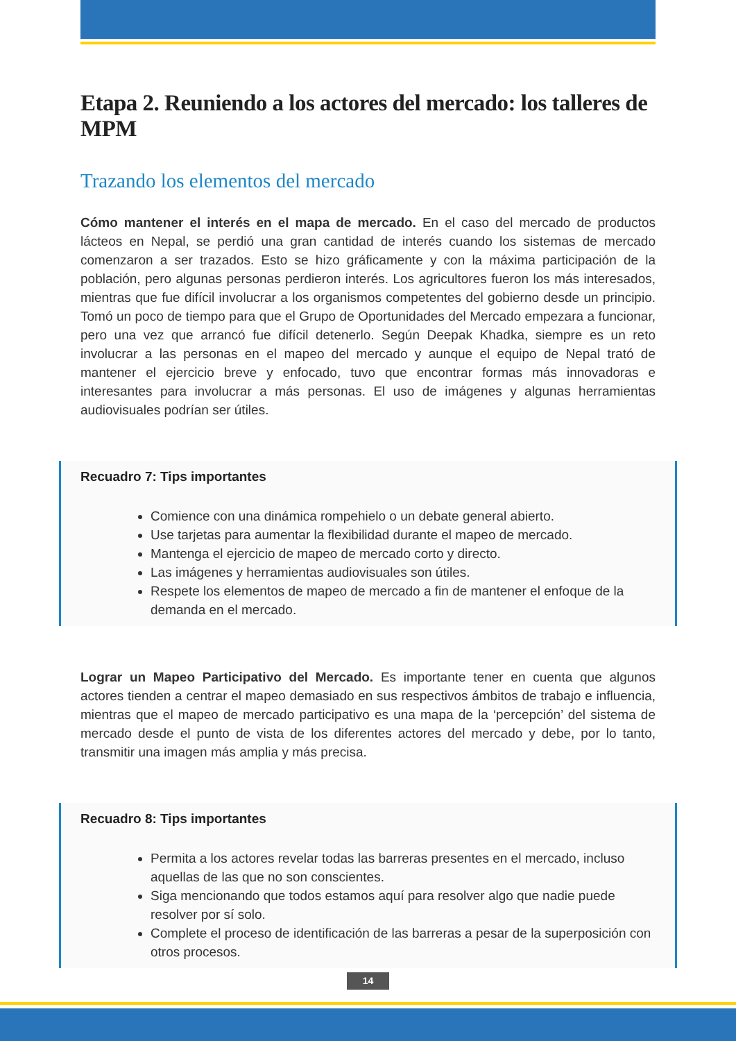Etapa 2. Reuniendo a los actores del mercado: los talleres de MPM
Trazando los elementos del mercado
Cómo mantener el interés en el mapa de mercado. En el caso del mercado de productos lácteos en Nepal, se perdió una gran cantidad de interés cuando los sistemas de mercado comenzaron a ser trazados. Esto se hizo gráficamente y con la máxima participación de la población, pero algunas personas perdieron interés. Los agricultores fueron los más interesados, mientras que fue difícil involucrar a los organismos competentes del gobierno desde un principio. Tomó un poco de tiempo para que el Grupo de Oportunidades del Mercado empezara a funcionar, pero una vez que arrancó fue difícil detenerlo. Según Deepak Khadka, siempre es un reto involucrar a las personas en el mapeo del mercado y aunque el equipo de Nepal trató de mantener el ejercicio breve y enfocado, tuvo que encontrar formas más innovadoras e interesantes para involucrar a más personas. El uso de imágenes y algunas herramientas audiovisuales podrían ser útiles.
Recuadro 7: Tips importantes
Comience con una dinámica rompehielo o un debate general abierto.
Use tarjetas para aumentar la flexibilidad durante el mapeo de mercado.
Mantenga el ejercicio de mapeo de mercado corto y directo.
Las imágenes y herramientas audiovisuales son útiles.
Respete los elementos de mapeo de mercado a fin de mantener el enfoque de la demanda en el mercado.
Lograr un Mapeo Participativo del Mercado. Es importante tener en cuenta que algunos actores tienden a centrar el mapeo demasiado en sus respectivos ámbitos de trabajo e influencia, mientras que el mapeo de mercado participativo es una mapa de la ‘percepción’ del sistema de mercado desde el punto de vista de los diferentes actores del mercado y debe, por lo tanto, transmitir una imagen más amplia y más precisa.
Recuadro 8: Tips importantes
Permita a los actores revelar todas las barreras presentes en el mercado, incluso aquellas de las que no son conscientes.
Siga mencionando que todos estamos aquí para resolver algo que nadie puede resolver por sí solo.
Complete el proceso de identificación de las barreras a pesar de la superposición con otros procesos.
14